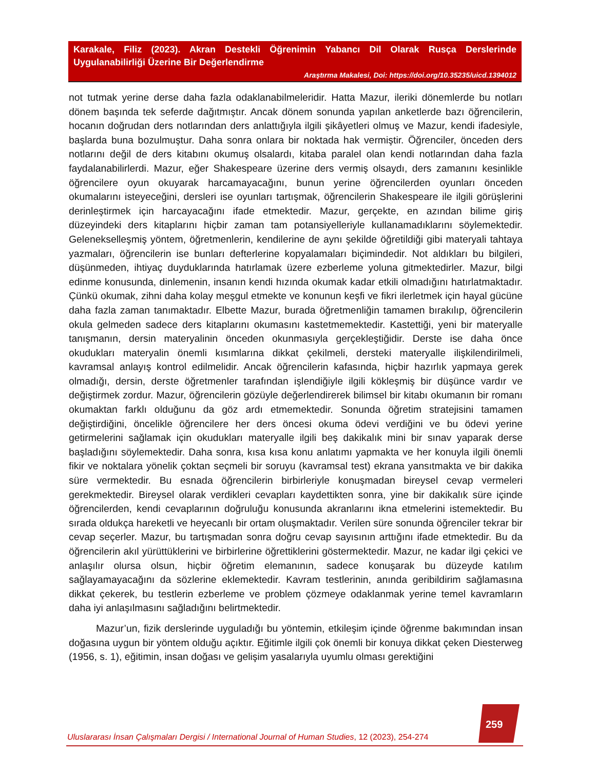Karakale, Filiz (2023). Akran Destekli Öğrenimin Yabancı Dil Olarak Rusça Derslerinde Uygulanabilirliği Üzerine Bir Değerlendirme
Araştırma Makalesi, Doi: https://doi.org/10.35235/uicd.1394012
not tutmak yerine derse daha fazla odaklanabilmeleridir. Hatta Mazur, ileriki dönemlerde bu notları dönem başında tek seferde dağıtmıştır. Ancak dönem sonunda yapılan anketlerde bazı öğrencilerin, hocanın doğrudan ders notlarından ders anlattığıyla ilgili şikâyetleri olmuş ve Mazur, kendi ifadesiyle, başlarda buna bozulmuştur. Daha sonra onlara bir noktada hak vermiştir. Öğrenciler, önceden ders notlarını değil de ders kitabını okumuş olsalardı, kitaba paralel olan kendi notlarından daha fazla faydalanabilirlerdi. Mazur, eğer Shakespeare üzerine ders vermiş olsaydı, ders zamanını kesinlikle öğrencilere oyun okuyarak harcamayacağını, bunun yerine öğrencilerden oyunları önceden okumalarını isteyeceğini, dersleri ise oyunları tartışmak, öğrencilerin Shakespeare ile ilgili görüşlerini derinleştirmek için harcayacağını ifade etmektedir. Mazur, gerçekte, en azından bilime giriş düzeyindeki ders kitaplarını hiçbir zaman tam potansiyelleriyle kullanamadıklarını söylemektedir. Gelenekselleşmiş yöntem, öğretmenlerin, kendilerine de aynı şekilde öğretildiği gibi materyali tahtaya yazmaları, öğrencilerin ise bunları defterlerine kopyalamaları biçimindedir. Not aldıkları bu bilgileri, düşünmeden, ihtiyaç duyduklarında hatırlamak üzere ezberleme yoluna gitmektedirler. Mazur, bilgi edinme konusunda, dinlemenin, insanın kendi hızında okumak kadar etkili olmadığını hatırlatmaktadır. Çünkü okumak, zihni daha kolay meşgul etmekte ve konunun keşfi ve fikri ilerletmek için hayal gücüne daha fazla zaman tanımaktadır. Elbette Mazur, burada öğretmenliğin tamamen bırakılıp, öğrencilerin okula gelmeden sadece ders kitaplarını okumasını kastetmemektedir. Kastettiği, yeni bir materyalle tanışmanın, dersin materyalinin önceden okunmasıyla gerçekleştiğidir. Derste ise daha önce okudukları materyalin önemli kısımlarına dikkat çekilmeli, dersteki materyalle ilişkilendirilmeli, kavramsal anlayış kontrol edilmelidir. Ancak öğrencilerin kafasında, hiçbir hazırlık yapmaya gerek olmadığı, dersin, derste öğretmenler tarafından işlendiğiyle ilgili kökleşmiş bir düşünce vardır ve değiştirmek zordur. Mazur, öğrencilerin gözüyle değerlendirerek bilimsel bir kitabı okumanın bir romanı okumaktan farklı olduğunu da göz ardı etmemektedir. Sonunda öğretim stratejisini tamamen değiştirdiğini, öncelikle öğrencilere her ders öncesi okuma ödevi verdiğini ve bu ödevi yerine getirmelerini sağlamak için okudukları materyalle ilgili beş dakikalık mini bir sınav yaparak derse başladığını söylemektedir. Daha sonra, kısa kısa konu anlatımı yapmakta ve her konuyla ilgili önemli fikir ve noktalara yönelik çoktan seçmeli bir soruyu (kavramsal test) ekrana yansıtmakta ve bir dakika süre vermektedir. Bu esnada öğrencilerin birbirleriyle konuşmadan bireysel cevap vermeleri gerekmektedir. Bireysel olarak verdikleri cevapları kaydettikten sonra, yine bir dakikalık süre içinde öğrencilerden, kendi cevaplarının doğruluğu konusunda akranlarını ikna etmelerini istemektedir. Bu sırada oldukça hareketli ve heyecanlı bir ortam oluşmaktadır. Verilen süre sonunda öğrenciler tekrar bir cevap seçerler. Mazur, bu tartışmadan sonra doğru cevap sayısının arttığını ifade etmektedir. Bu da öğrencilerin akıl yürüttüklerini ve birbirlerine öğrettiklerini göstermektedir. Mazur, ne kadar ilgi çekici ve anlaşılır olursa olsun, hiçbir öğretim elemanının, sadece konuşarak bu düzeyde katılım sağlayamayacağını da sözlerine eklemektedir. Kavram testlerinin, anında geribildirim sağlamasına dikkat çekerek, bu testlerin ezberleme ve problem çözmeye odaklanmak yerine temel kavramların daha iyi anlaşılmasını sağladığını belirtmektedir.
Mazur’un, fizik derslerinde uyguladığı bu yöntemin, etkileşim içinde öğrenme bakımından insan doğasına uygun bir yöntem olduğu açıktır. Eğitimle ilgili çok önemli bir konuya dikkat çeken Diesterweg (1956, s. 1), eğitimin, insan doğası ve gelişim yasalarıyla uyumlu olması gerektiğini
259
Uluslararası İnsan Çalışmaları Dergisi / International Journal of Human Studies, 12 (2023), 254-274